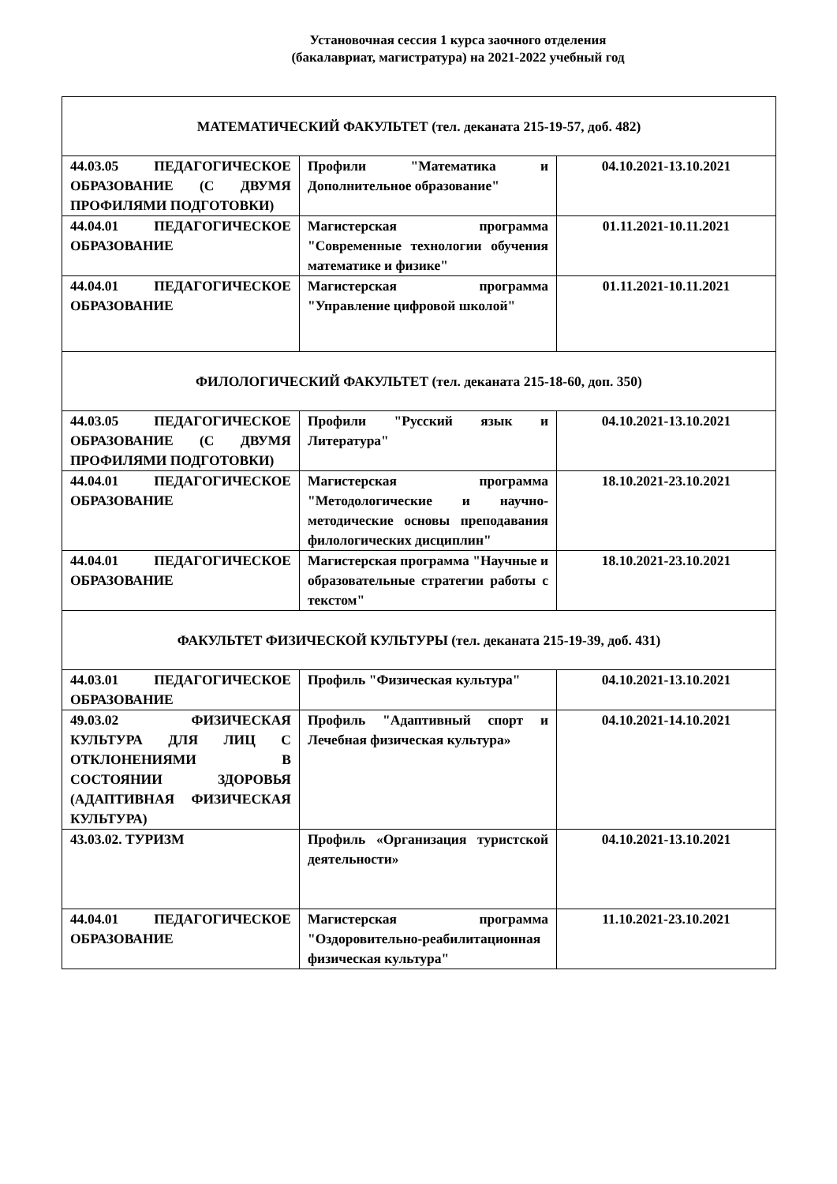Установочная сессия 1 курса заочного отделения
(бакалавриат, магистратура) на 2021-2022 учебный год
| МАТЕМАТИЧЕСКИЙ ФАКУЛЬТЕТ (тел. деканата 215-19-57, доб. 482) | | |
| 44.03.05 ПЕДАГОГИЧЕСКОЕ ОБРАЗОВАНИЕ (С ДВУМЯ ПРОФИЛЯМИ ПОДГОТОВКИ) | Профили "Математика и Дополнительное образование" | 04.10.2021-13.10.2021 |
| 44.04.01 ПЕДАГОГИЧЕСКОЕ ОБРАЗОВАНИЕ | Магистерская программа "Современные технологии обучения математике и физике" | 01.11.2021-10.11.2021 |
| 44.04.01 ПЕДАГОГИЧЕСКОЕ ОБРАЗОВАНИЕ | Магистерская программа "Управление цифровой школой" | 01.11.2021-10.11.2021 |
| ФИЛОЛОГИЧЕСКИЙ ФАКУЛЬТЕТ (тел. деканата 215-18-60, доп. 350) | | |
| 44.03.05 ПЕДАГОГИЧЕСКОЕ ОБРАЗОВАНИЕ (С ДВУМЯ ПРОФИЛЯМИ ПОДГОТОВКИ) | Профили "Русский язык и Литература" | 04.10.2021-13.10.2021 |
| 44.04.01 ПЕДАГОГИЧЕСКОЕ ОБРАЗОВАНИЕ | Магистерская программа "Методологические и научно-методические основы преподавания филологических дисциплин" | 18.10.2021-23.10.2021 |
| 44.04.01 ПЕДАГОГИЧЕСКОЕ ОБРАЗОВАНИЕ | Магистерская программа "Научные и образовательные стратегии работы с текстом" | 18.10.2021-23.10.2021 |
| ФАКУЛЬТЕТ ФИЗИЧЕСКОЙ КУЛЬТУРЫ (тел. деканата 215-19-39, доб. 431) | | |
| 44.03.01 ПЕДАГОГИЧЕСКОЕ ОБРАЗОВАНИЕ | Профиль "Физическая культура" | 04.10.2021-13.10.2021 |
| 49.03.02 ФИЗИЧЕСКАЯ КУЛЬТУРА ДЛЯ ЛИЦ С ОТКЛОНЕНИЯМИ В СОСТОЯНИИ ЗДОРОВЬЯ (АДАПТИВНАЯ ФИЗИЧЕСКАЯ КУЛЬТУРА) | Профиль "Адаптивный спорт и Лечебная физическая культура» | 04.10.2021-14.10.2021 |
| 43.03.02. ТУРИЗМ | Профиль «Организация туристской деятельности» | 04.10.2021-13.10.2021 |
| 44.04.01 ПЕДАГОГИЧЕСКОЕ ОБРАЗОВАНИЕ | Магистерская программа "Оздоровительно-реабилитационная физическая культура" | 11.10.2021-23.10.2021 |